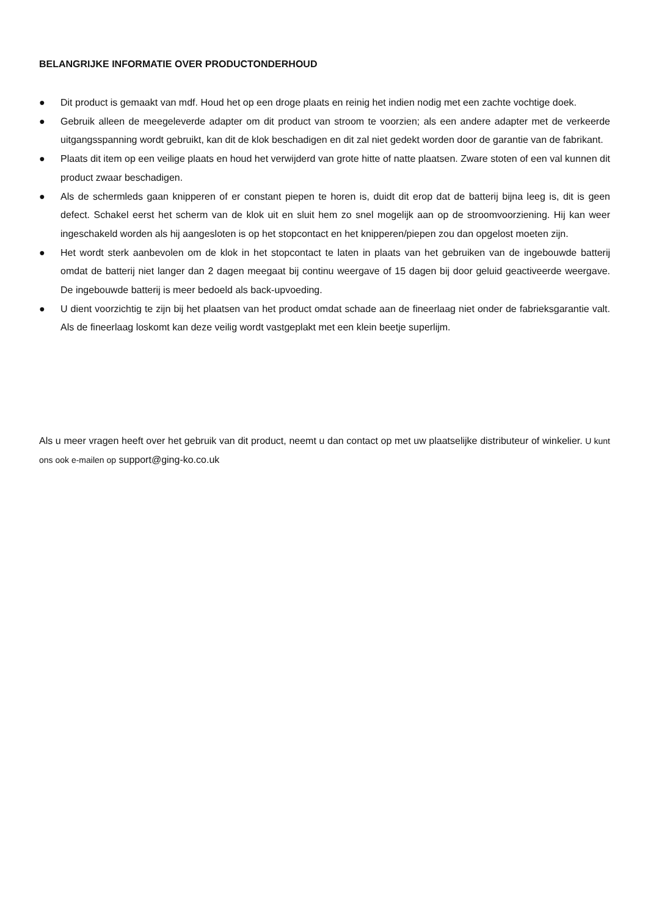BELANGRIJKE INFORMATIE OVER PRODUCTONDERHOUD
● Dit product is gemaakt van mdf. Houd het op een droge plaats en reinig het indien nodig met een zachte vochtige doek.
● Gebruik alleen de meegeleverde adapter om dit product van stroom te voorzien; als een andere adapter met de verkeerde uitgangsspanning wordt gebruikt, kan dit de klok beschadigen en dit zal niet gedekt worden door de garantie van de fabrikant.
● Plaats dit item op een veilige plaats en houd het verwijderd van grote hitte of natte plaatsen. Zware stoten of een val kunnen dit product zwaar beschadigen.
● Als de schermleds gaan knipperen of er constant piepen te horen is, duidt dit erop dat de batterij bijna leeg is, dit is geen defect. Schakel eerst het scherm van de klok uit en sluit hem zo snel mogelijk aan op de stroomvoorziening. Hij kan weer ingeschakeld worden als hij aangesloten is op het stopcontact en het knipperen/piepen zou dan opgelost moeten zijn.
● Het wordt sterk aanbevolen om de klok in het stopcontact te laten in plaats van het gebruiken van de ingebouwde batterij omdat de batterij niet langer dan 2 dagen meegaat bij continu weergave of 15 dagen bij door geluid geactiveerde weergave. De ingebouwde batterij is meer bedoeld als back-upvoeding.
● U dient voorzichtig te zijn bij het plaatsen van het product omdat schade aan de fineerlaag niet onder de fabrieksgarantie valt. Als de fineerlaag loskomt kan deze veilig wordt vastgeplakt met een klein beetje superlijm.
Als u meer vragen heeft over het gebruik van dit product, neemt u dan contact op met uw plaatselijke distributeur of winkelier. U kunt ons ook e-mailen op support@ging-ko.co.uk